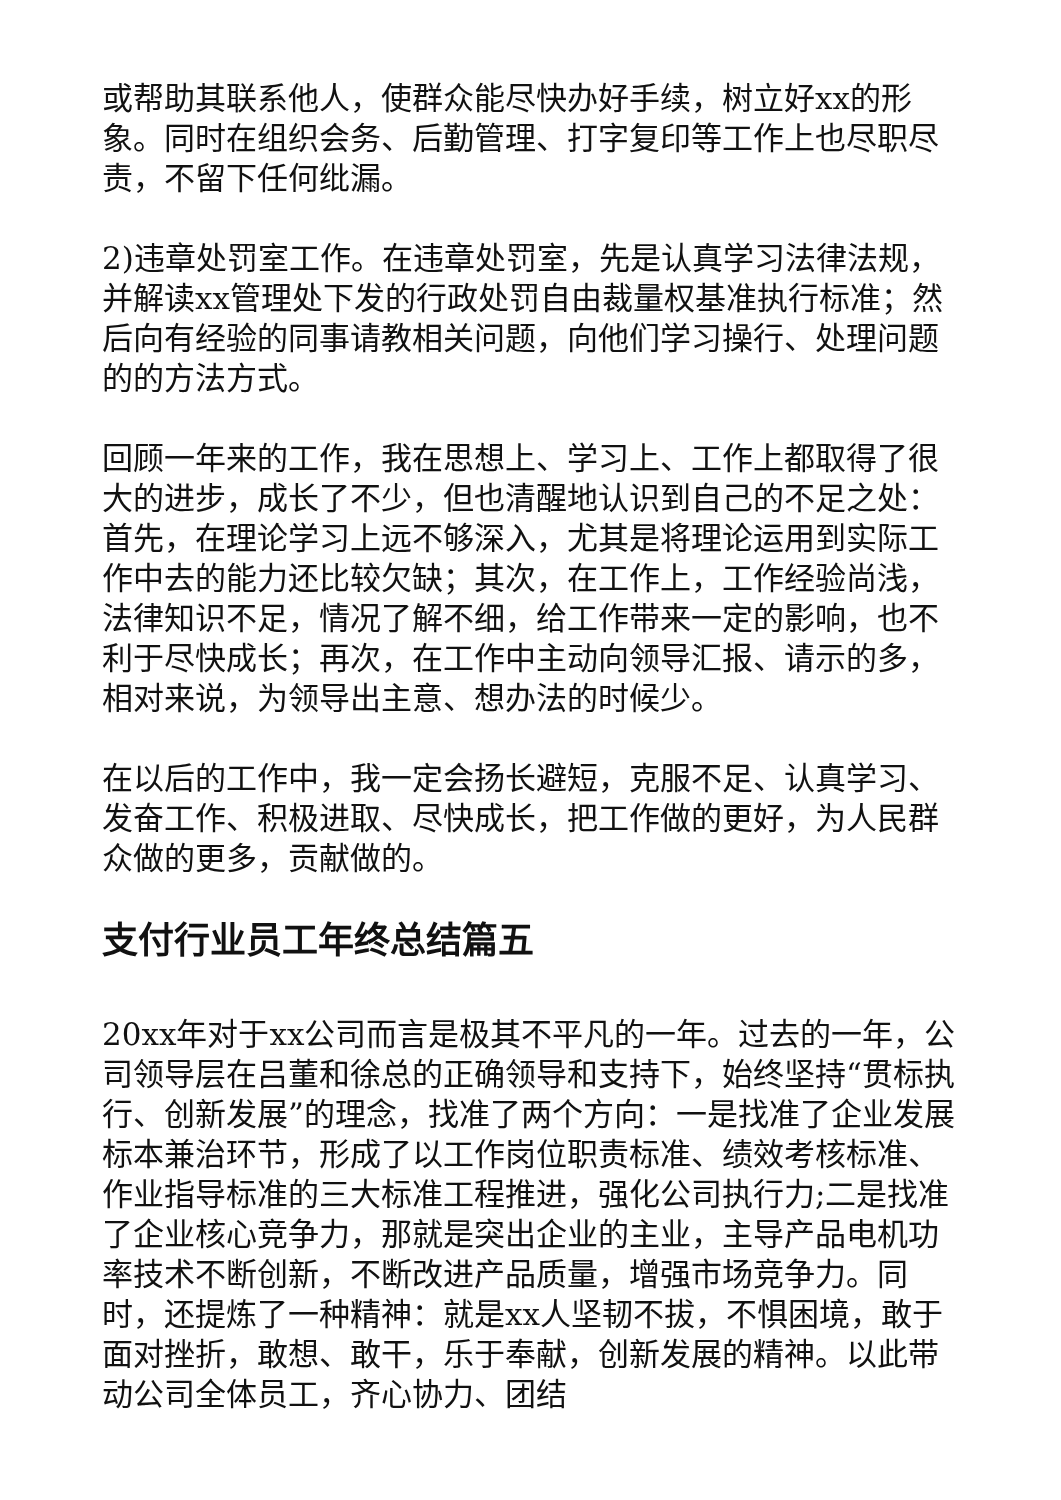或帮助其联系他人，使群众能尽快办好手续，树立好xx的形象。同时在组织会务、后勤管理、打字复印等工作上也尽职尽责，不留下任何纰漏。
2)违章处罚室工作。在违章处罚室，先是认真学习法律法规，并解读xx管理处下发的行政处罚自由裁量权基准执行标准；然后向有经验的同事请教相关问题，向他们学习操行、处理问题的的方法方式。
回顾一年来的工作，我在思想上、学习上、工作上都取得了很大的进步，成长了不少，但也清醒地认识到自己的不足之处：首先，在理论学习上远不够深入，尤其是将理论运用到实际工作中去的能力还比较欠缺；其次，在工作上，工作经验尚浅，法律知识不足，情况了解不细，给工作带来一定的影响，也不利于尽快成长；再次，在工作中主动向领导汇报、请示的多，相对来说，为领导出主意、想办法的时候少。
在以后的工作中，我一定会扬长避短，克服不足、认真学习、发奋工作、积极进取、尽快成长，把工作做的更好，为人民群众做的更多，贡献做的。
支付行业员工年终总结篇五
20xx年对于xx公司而言是极其不平凡的一年。过去的一年，公司领导层在吕董和徐总的正确领导和支持下，始终坚持“贯标执行、创新发展”的理念，找准了两个方向：一是找准了企业发展标本兼治环节，形成了以工作岗位职责标准、绩效考核标准、作业指导标准的三大标准工程推进，强化公司执行力;二是找准了企业核心竞争力，那就是突出企业的主业，主导产品电机功率技术不断创新，不断改进产品质量，增强市场竞争力。同时，还提炼了一种精神：就是xx人坚韧不拔，不惧困境，敢于面对挫折，敢想、敢干，乐于奉献，创新发展的精神。以此带动公司全体员工，齐心协力、团结